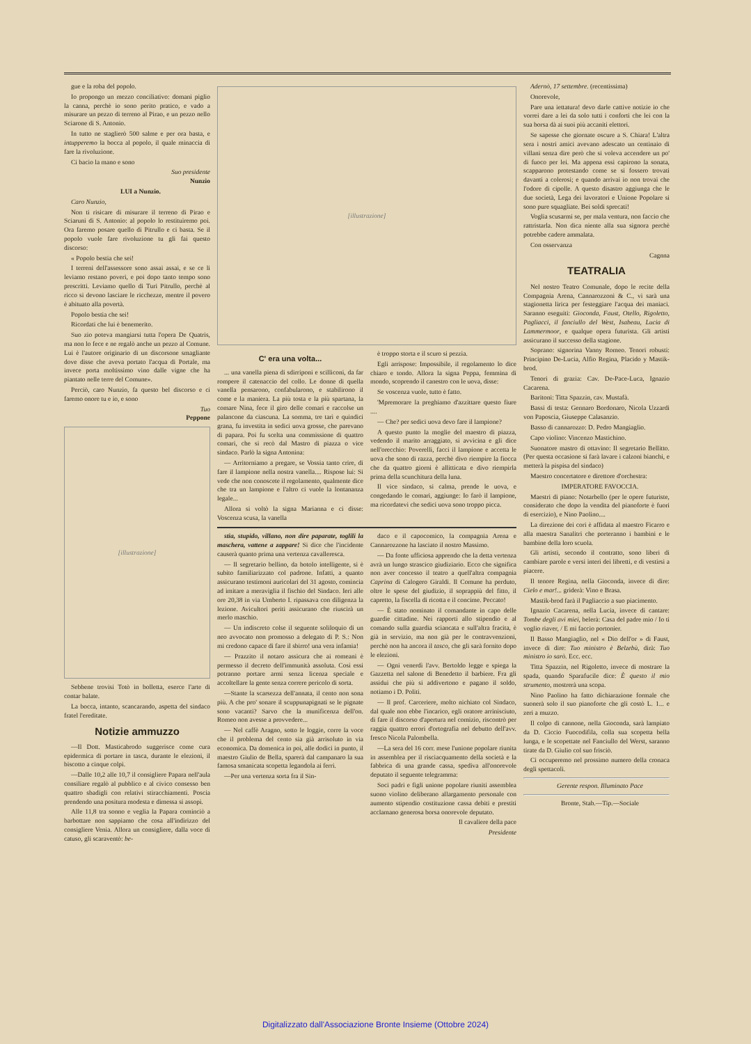gue e la roba del popolo.
Io propongo un mezzo conciliativo: domani piglio la canna, perchè io sono perito pratico, e vado a misurare un pezzo di terreno al Pirao, e un pezzo nello Sciarone di S. Antonio.
In tutto ne staglierò 500 salme e per ora basta, e intupperemo la bocca al popolo, il quale minaccia di fare la rivoluzione.
Ci bacio la mano e sono
Suo presidente
Nunzio
LUI a Nunzio.
Caro Nunzio,
Non ti risicare di misurare il terreno di Pirao e Sciaruni di S. Antonio: al popolo lo restituiremo poi. Ora faremo posare quello di Pitrullo e ci basta. Se il popolo vuole fare rivoluzione tu gli fai questo discorso:
« Popolo bestia che sei!
I terreni dell'assessore sono assai assai, e se ce li leviamo restano poveri, e poi dopo tanto tempo sono prescritti. Leviamo quello di Turi Pitrullo, perchè al ricco si devono lasciare le ricchezze, mentre il povero è abituato alla povertà.
Popolo bestia che sei!
Ricordati che lui è benemerito.
Suo zio poteva mangiarsi tutta l'opera De Quatris, ma non lo fece e ne regalò anche un pezzo al Comune. Lui è l'autore originario di un discorsone smagliante dove disse che aveva portato l'acqua di Portale, ma invece porta moltissimo vino dalle vigne che ha piantato nelle terre del Comune».
Perciò, caro Nunzio, fa questo bel discorso e ci faremo onore tu e io, e sono
Tuo
Peppone
[illustrazione]
Sebbene trovisi Totò in bolletta, eserce l'arte di contar balate.
La bocca, intanto, scancarando, aspetta del sindaco fratel l'ereditate.
Notizie ammuzzo
—Il Dott. Masticabrodo suggerisce come cura epidermica di portare in tasca, durante le elezioni, il biscotto a cinque colpi.
—Dalle 10,2 alle 10,7 il consigliere Papara nell'aula consiliare regalò al pubblico e al civico consesso ben quattro sbadigli con relativi stiracchiamenti. Poscia prendendo una positura modesta e dimessa si assopì.
Alle 11,8 tra sonno e veglia la Papara cominciò a barbottare non sappiamo che cosa all'indirizzo del consigliere Venia. Allora un consigliere, dalla voce di catuso, gli scaraventò: be-
[illustrazione]
C' era una volta...
... una vanella piena di sdirriponi e scilliconi, da far rompere il catenaccio del collo. Le donne di quella vanella pensarono, confabularono, e stabilirono il come e la maniera. La più tosta e la più spartana, la comare Nina, fece il giro delle comari e raccolse un palancone da ciascuna. La somma, tre tarì e quindici grana, fu investita in sedici uova grosse, che parevano di papara. Poi fu scelta una commissione di quattro comari, che si recò dal Mastro di piazza o vice sindaco. Parlò la signa Antonina:
— Arritorniamo a pregare, se Vossia tanto crire, di fare il lampione nella nostra vanella.... Rispose lui: Si vede che non conoscete il regolamento, qualmente dice che tra un lampione e l'altro ci vuole la lontananza legale...
Allora si voltò la signa Marianna e ci disse: Voscenza scusa, la vanella
è troppo storta e il scuro si pezzia.
Egli arrispose: Impossibile, il regolamento lo dice chiaro e tondo. Allora la signa Peppa, femmina di mondo, scoprendo il canestro con le uova, disse:
Se voscenza vuole, tutto è fatto.
'Mpremorare la preghiamo d'azzittare questo fiure ....
— Che? per sedici uova devo fare il lampione?
A questo punto la moglie del maestro di piazza, vedendo il marito arraggiato, si avvicina e gli dice nell'orecchio: Poverelli, facci il lampione e accetta le uova che sono di razza, perchè divo riempire la fiocca che da quattro giorni è allitticata e divo riempirla prima della scunchitura della luna.
Il vice sindaco, si calma, prende le uova, e congedando le comari, aggiunge: Io farò il lampione, ma ricordatevi che sedici uova sono troppo picca.
stia, stupido, villano, non dire paparate, toglili la maschera, vattene a zappare! Si dice che l'incidente causerà quanto prima una vertenza cavalleresca.
— Il segretario bellino, da botolo intelligente, si è subito familiarizzato col padrone. Infatti, a quanto assicurano testimoni auricolari del 31 agosto, comincia ad imitare a meraviglia il fischio del Sindaco. Ieri alle ore 20,38 in via Umberto I. ripassava con diligenza la lezione. Avicultori periti assicurano che riuscirà un merlo maschio.
— Un indiscreto colse il seguente soliloquio di un neo avvocato non promosso a delegato di P. S.: Non mi credono capace di fare il sbirro! una vera infamia!
— Prazzito il notaro assicura che ai romeani è permesso il decreto dell'immunità assoluta. Così essi potranno portare armi senza licenza speciale e accoltellare la gente senza correre pericolo di sorta.
—Stante la scarsezza dell'annata, il cento non sona più. A che pro' sonare il scuppunapignati se le pignate sono vacanti? Sarvo che la munificenza dell'on. Romeo non avesse a provvedere...
— Nel caffè Aragno, sotto le loggie, corre la voce che il problema del cento sia già arrisoluto in via economica. Da domenica in poi, alle dodici in punto, il maestro Giulio de Bella, sparerà dal campanaro la sua famosa smanicata scopetta legandola ai ferri.
—Per una vertenza sorta fra il Sin-
daco e il capocomico, la compagnia Arena e Cannarozzone ha lasciato il nostro Massimo.
— Da fonte ufficiosa apprendo che la detta vertenza avrà un lungo strascico giudiziario. Ecco che significa non aver concesso il teatro a quell'altra compagnia Caprina di Calogero Giraldi. Il Comune ha perduto, oltre le spese del giudizio, il soprappiù del fitto, il capretto, la fiscella di ricotta e il concime. Peccato!
— È stato nominato il comandante in capo delle guardie cittadine. Nei rapporti allo stipendio e al comando sulla guardia sciancata e sull'altra fracita, è già in servizio, ma non già per le contravvenzioni, perchè non ha ancora il tasco, che gli sarà fornito dopo le elezioni.
— Ogni venerdì l'avv. Bertoldo legge e spiega la Gazzetta nel salone di Benedetto il barbiere. Fra gli assidui che più si addivertono e pagano il soldo, notiamo i D. Politi.
— Il prof. Carceriere, molto nichiato col Sindaco, dal quale non ebbe l'incarico, egli oratore arrinisciuto, di fare il discorso d'apertura nel comizio, riscontrò per raggia quattro errori d'ortografia nel debutto dell'avv. fresco Nicola Palombella.
—La sera del 16 corr. mese l'unione popolare riunita in assemblea per il risciacquamento della società e la fabbrica di una grande cassa, spediva all'onorevole deputato il seguente telegramma:
Soci padri e figli unione popolare riuniti assemblea suono violino deliberano allargamento personale con aumento stipendio costituzione cassa debiti e prestiti acclamano generosa borsa onorevole deputato.
Il cavaliere della pace
Presidente
Adernò, 17 settembre. (recentissima)
Onorevole,
Pare una iettatura! devo darle cattive notizie io che vorrei dare a lei da solo tutti i conforti che lei con la sua borsa dà ai suoi più accaniti elettori.
Se sapesse che giornate oscure a S. Chiara! L'altra sera i nostri amici avevano adescato un centinaio di villani senza dire però che si voleva accendere un po' di fuoco per lei. Ma appena essi capirono la sonata, scapparono protestando come se si fossero trovati davanti a colerosi; e quando arrivai io non trovai che l'odore di cipolle. A questo disastro aggiunga che le due società, Lega dei lavoratori e Unione Popolare si sono pure squagliate. Bei soldi sprecati!
Voglia scusarmi se, per mala ventura, non faccio che rattristarla. Non dica niente alla sua signora perchè potrebbe cadere ammalata.
Con osservanza
Cagnna
TEATRALIA
Nel nostro Teatro Comunale, dopo le recite della Compagnia Arena, Cannarozzoni & C., vi sarà una stagionetta lirica per festeggiare l'acqua dei maniaci. Saranno eseguiti: Gioconda, Faust, Otello, Rigoletto, Pagliacci, il fanciullo del West, Isabeau, Lucia di Lammermoor, e qualque opera futurista. Gli artisti assicurano il successo della stagione.
Soprano: signorina Vanny Romeo. Tenori robusti: Principino De-Lucia, Alfio Regina, Placido y Mastik-brod.
Tenori di grazia: Cav. De-Pace-Luca, Ignazio Cacarena.
Baritoni: Titta Spazzin, cav. Mustafà.
Bassi di testa: Gennaro Bordonaro, Nicola Uzzardi von Paposcia, Giuseppe Calasanzio.
Basso di cannarozzo: D. Pedro Mangiaglio.
Capo violino: Vincenzo Mastichino.
Suonatore mastro di ottavino: Il segretario Bellitto. (Per questa occasione si farà lavare i calzoni bianchi, e metterà la pispisa del sindaco)
Maestro concertatore e direttore d'orchestra:
IMPERATORE FAVOCCIA.
Maestri di piano: Notarbello (per le opere futuriste, considerato che dopo la vendita del pianoforte è fuori di esercizio), e Nino Paolino....
La direzione dei cori è affidata al maestro Ficarro e alla maestra Sanalitri che porteranno i bambini e le bambine della loro scuola.
Gli artisti, secondo il contratto, sono liberi di cambiare parole e versi interi dei libretti, e di vestirsi a piacere.
Il tenore Regina, nella Gioconda, invece di dire: Cielo e mar!... griderà: Vino e Brasa.
Mastik-brod farà il Pagliaccio a suo piacimento.
Ignazio Cacarena, nella Lucia, invece di cantare: Tombe degli avi miei, belerà: Casa del padre mio / Io ti voglio riaver, / E mi faccio portonier.
Il Basso Mangiaglio, nel « Dio dell'or » di Faust, invece di dire: Tuo ministro è Belzebù, dirà: Tuo ministro io sarò. Ecc. ecc.
Titta Spazzin, nel Rigoletto, invece di mostrare la spada, quando Sparafucile dice: È questo il mio strumento, mostrerà una scopa.
Nino Paolino ha fatto dichiarazione formale che suonerà solo il suo pianoforte che gli costò L. 1... e zeri a muzzo.
Il colpo di cannone, nella Gioconda, sarà lampiato da D. Ciccio Fuocodifila, colla sua scopetta bella lunga, e le scopettate nel Fanciullo del Werst, saranno tirate da D. Giulio col suo frisciò.
Ci occuperemo nel prossimo numero della cronaca degli spettacoli.
Gerente respon. Illuminato Pace
Bronte, Stab.—Tip.—Sociale
Digitalizzato dall'Associazione Bronte Insieme (Ottobre 2024)